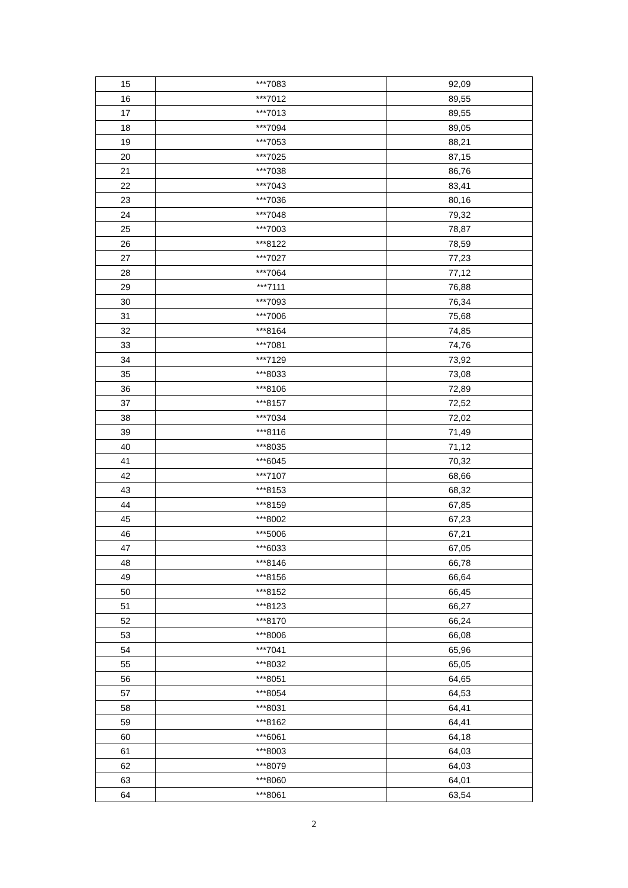| 15 | ***7083 | 92,09 |
| 16 | ***7012 | 89,55 |
| 17 | ***7013 | 89,55 |
| 18 | ***7094 | 89,05 |
| 19 | ***7053 | 88,21 |
| 20 | ***7025 | 87,15 |
| 21 | ***7038 | 86,76 |
| 22 | ***7043 | 83,41 |
| 23 | ***7036 | 80,16 |
| 24 | ***7048 | 79,32 |
| 25 | ***7003 | 78,87 |
| 26 | ***8122 | 78,59 |
| 27 | ***7027 | 77,23 |
| 28 | ***7064 | 77,12 |
| 29 | ***7111 | 76,88 |
| 30 | ***7093 | 76,34 |
| 31 | ***7006 | 75,68 |
| 32 | ***8164 | 74,85 |
| 33 | ***7081 | 74,76 |
| 34 | ***7129 | 73,92 |
| 35 | ***8033 | 73,08 |
| 36 | ***8106 | 72,89 |
| 37 | ***8157 | 72,52 |
| 38 | ***7034 | 72,02 |
| 39 | ***8116 | 71,49 |
| 40 | ***8035 | 71,12 |
| 41 | ***6045 | 70,32 |
| 42 | ***7107 | 68,66 |
| 43 | ***8153 | 68,32 |
| 44 | ***8159 | 67,85 |
| 45 | ***8002 | 67,23 |
| 46 | ***5006 | 67,21 |
| 47 | ***6033 | 67,05 |
| 48 | ***8146 | 66,78 |
| 49 | ***8156 | 66,64 |
| 50 | ***8152 | 66,45 |
| 51 | ***8123 | 66,27 |
| 52 | ***8170 | 66,24 |
| 53 | ***8006 | 66,08 |
| 54 | ***7041 | 65,96 |
| 55 | ***8032 | 65,05 |
| 56 | ***8051 | 64,65 |
| 57 | ***8054 | 64,53 |
| 58 | ***8031 | 64,41 |
| 59 | ***8162 | 64,41 |
| 60 | ***6061 | 64,18 |
| 61 | ***8003 | 64,03 |
| 62 | ***8079 | 64,03 |
| 63 | ***8060 | 64,01 |
| 64 | ***8061 | 63,54 |
2